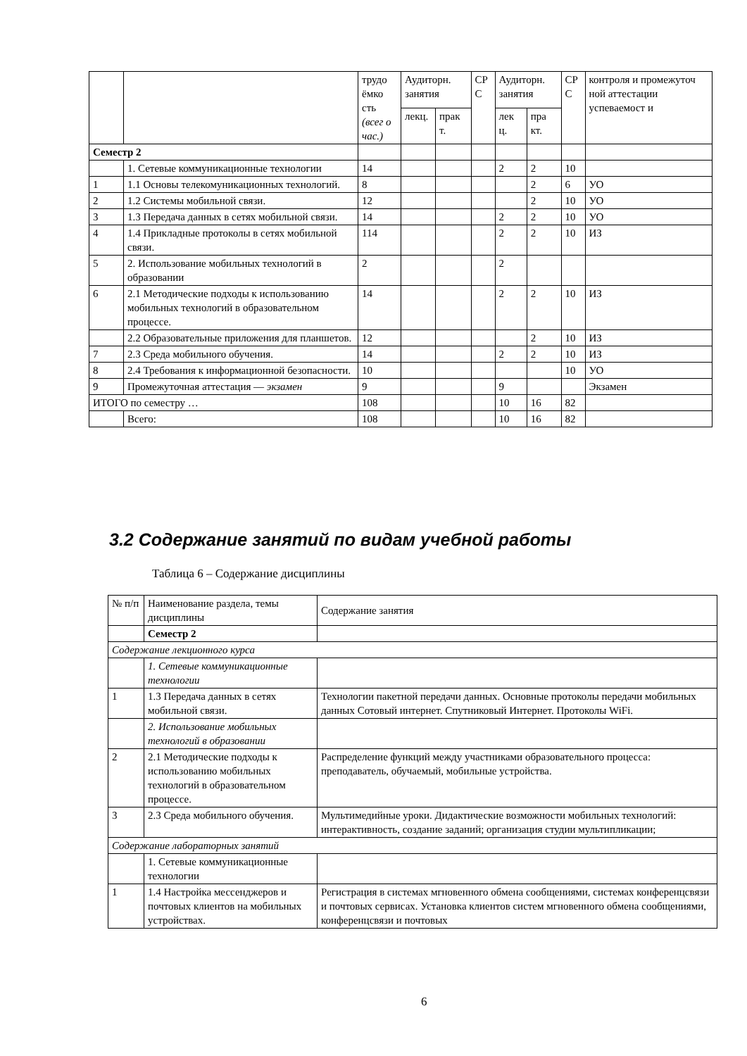| | | трудо ёмко сть (всег о час.) | Аудиторн. занятия | | СР С | Аудиторн. занятия | | СР С | контроля и промежуточ ной аттестации успеваемост и |
| | | | лекц. | прак т. | | лек ц. | пра кт. | | |
| Семестр 2 | | | | | | | | | |
| | 1. Сетевые коммуникационные технологии | 14 | | | | 2 | 2 | 10 | |
| 1 | 1.1 Основы телекомуникационных технологий. | 8 | | | | | 2 | 6 | УО |
| 2 | 1.2 Системы мобильной связи. | 12 | | | | | 2 | 10 | УО |
| 3 | 1.3 Передача данных в сетях мобильной связи. | 14 | | | | 2 | 2 | 10 | УО |
| 4 | 1.4 Прикладные протоколы в сетях мобильной связи. | 114 | | | | 2 | 2 | 10 | ИЗ |
| 5 | 2. Использование мобильных технологий в образовании | 2 | | | | 2 | | | |
| 6 | 2.1 Методические подходы к использованию мобильных технологий в образовательном процессе. | 14 | | | | 2 | 2 | 10 | ИЗ |
| | 2.2 Образовательные приложения для планшетов. | 12 | | | | | 2 | 10 | ИЗ |
| 7 | 2.3 Среда мобильного обучения. | 14 | | | | 2 | 2 | 10 | ИЗ |
| 8 | 2.4 Требования к информационной безопасности. | 10 | | | | | | 10 | УО |
| 9 | Промежуточная аттестация — экзамен | 9 | | | | 9 | | | Экзамен |
| ИТОГО по семестру … | | 108 | | | | 10 | 16 | 82 | |
| | Всего: | 108 | | | | 10 | 16 | 82 | |
3.2 Содержание занятий по видам учебной работы
Таблица 6 – Содержание дисциплины
| № п/п | Наименование раздела, темы дисциплины | Содержание занятия |
| --- | --- | --- |
| | Семестр 2 | |
| Содержание лекционного курса | | |
| | 1. Сетевые коммуникационные технологии | |
| 1 | 1.3 Передача данных в сетях мобильной связи. | Технологии пакетной передачи данных. Основные протоколы передачи мобильных данных Сотовый интернет. Спутниковый Интернет. Протоколы WiFi. |
| | 2. Использование мобильных технологий в образовании | |
| 2 | 2.1 Методические подходы к использованию мобильных технологий в образовательном процессе. | Распределение функций между участниками образовательного процесса: преподаватель, обучаемый, мобильные устройства. |
| 3 | 2.3 Среда мобильного обучения. | Мультимедийные уроки. Дидактические возможности мобильных технологий: интерактивность, создание заданий; организация студии мультипликации; |
| Содержание лабораторных занятий | | |
| | 1. Сетевые коммуникационные технологии | |
| 1 | 1.4 Настройка мессенджеров и почтовых клиентов на мобильных устройствах. | Регистрация в системах мгновенного обмена сообщениями, системах конференцсвязи и почтовых сервисах. Установка клиентов систем мгновенного обмена сообщениями, конференцсвязи и почтовых |
6